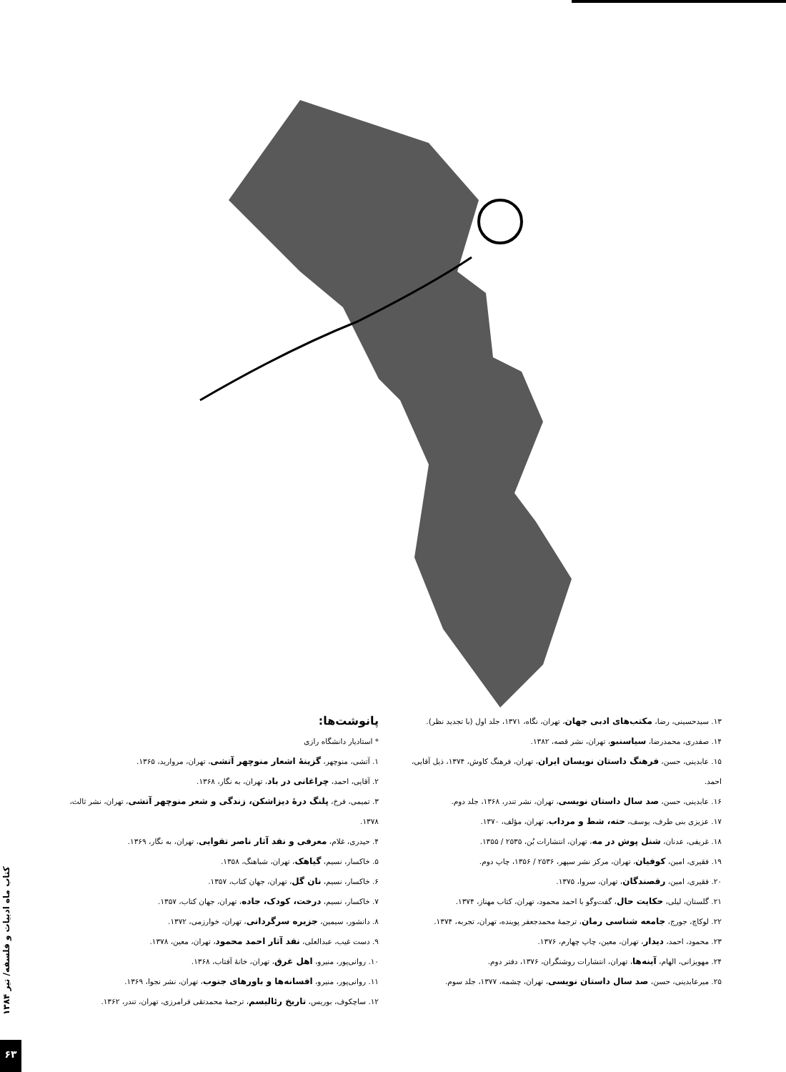پانوشت‌ها:
* استادیار دانشگاه رازی
۱. آتشی، منوچهر، گزینهٔ اشعار منوچهر آتشی، تهران، مروارید، ۱۳۶۵.
۲. آقایی، احمد، چراغانی در باد، تهران، به نگار، ۱۳۶۸.
۳. تمیمی، فرخ، پلنگ درهٔ دیزاشکن، زندگی و شعر منوچهر آتشی، تهران، نشر ثالث، ۱۳۷۸.
۴. حیدری، غلام، معرفی و نقد آثار ناصر تقوایی، تهران، به نگار، ۱۳۶۹.
۵. خاکسار، نسیم، گیاهک، تهران، شباهنگ، ۱۳۵۸.
۶. خاکسار، نسیم، نان گل، تهران، جهان کتاب، ۱۳۵۷.
۷. خاکسار، نسیم، درخت، کودک، جاده، تهران، جهان کتاب، ۱۳۵۷.
۸. دانشور، سیمین، جزیره سرگردانی، تهران، خوارزمی، ۱۳۷۲.
۹. دست غیب، عبدالعلی، نقد آثار احمد محمود، تهران، معین، ۱۳۷۸.
۱۰. روانی‌پور، منیرو، اهل غرق، تهران، خانهٔ آفتاب، ۱۳۶۸.
۱۱. روانی‌پور، منیرو، افسانه‌ها و باورهای جنوب، تهران، نشر نجوا، ۱۳۶۹.
۱۲. ساچکوف، بوریس، تاریخ رئالیسم، ترجمهٔ محمدتقی فرامرزی، تهران، تندر، ۱۳۶۲.
۱۳. سیدحسینی، رضا، مکتب‌های ادبی جهان، تهران، نگاه، ۱۳۷۱، جلد اول (با تجدید نظر).
۱۴. صفدری، محمدرضا، سیاسنبو، تهران، نشر قصه، ۱۳۸۲.
۱۵. عابدینی، حسن، فرهنگ داستان نویسان ایران، تهران، فرهنگ کاوش، ۱۳۷۴، ذیل آقایی، احمد.
۱۶. عابدینی، حسن، صد سال داستان نویسی، تهران، نشر تندر، ۱۳۶۸، جلد دوم.
۱۷. عزیزی بنی طرف، یوسف، حته، شط و مرداب، تهران، مؤلف، ۱۳۷۰.
۱۸. غریفی، عدنان، شنل پوش در مه، تهران، انتشارات بُن، ۲۵۳۵ / ۱۳۵۵.
۱۹. فقیری، امین، کوفیان، تهران، مرکز نشر سپهر، ۲۵۳۶ / ۱۳۵۶، چاپ دوم.
۲۰. فقیری، امین، رقصندگان، تهران، سروا، ۱۳۷۵.
۲۱. گلستان، لیلی، حکایت حال، گفت‌وگو با احمد محمود، تهران، کتاب مهناز، ۱۳۷۴.
۲۲. لوکاچ، جورج، جامعه شناسی رمان، ترجمهٔ محمدجعفر پوینده، تهران، تجربه، ۱۳۷۴.
۲۳. محمود، احمد، دیدار، تهران، معین، چاپ چهارم، ۱۳۷۶.
۲۴. مهویزانی، الهام، آینه‌ها، تهران، انتشارات روشنگران، ۱۳۷۶، دفتر دوم.
۲۵. میرعابدینی، حسن، صد سال داستان نویسی، تهران، چشمه، ۱۳۷۷، جلد سوم.
کتاب ماه ادبیات و فلسفه/ تیر ۱۳۸۴
۶۳